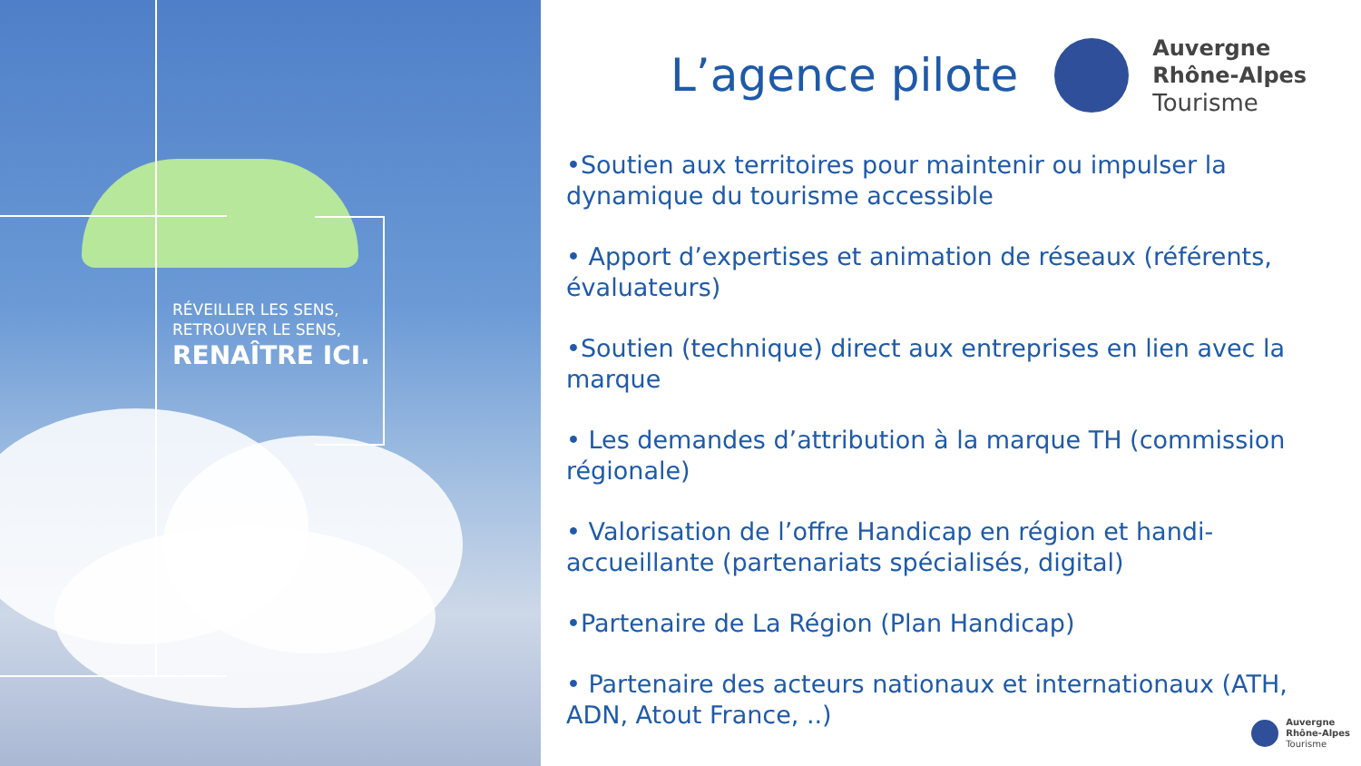RÉVEILLER LES SENS,
RETROUVER LE SENS,
RENAÎTRE ICI.
L’agence pilote
Auvergne
Rhône-Alpes
Tourisme
•Soutien aux territoires pour maintenir ou impulser la dynamique du tourisme accessible
• Apport d’expertises et animation de réseaux (référents, évaluateurs)
•Soutien (technique) direct aux entreprises en lien avec la marque
• Les demandes d’attribution à la marque TH (commission régionale)
• Valorisation de l’offre Handicap en région et handi-accueillante (partenariats spécialisés, digital)
•Partenaire de La Région (Plan Handicap)
• Partenaire des acteurs nationaux et internationaux (ATH, ADN, Atout France, ..)
Auvergne
Rhône-Alpes
Tourisme